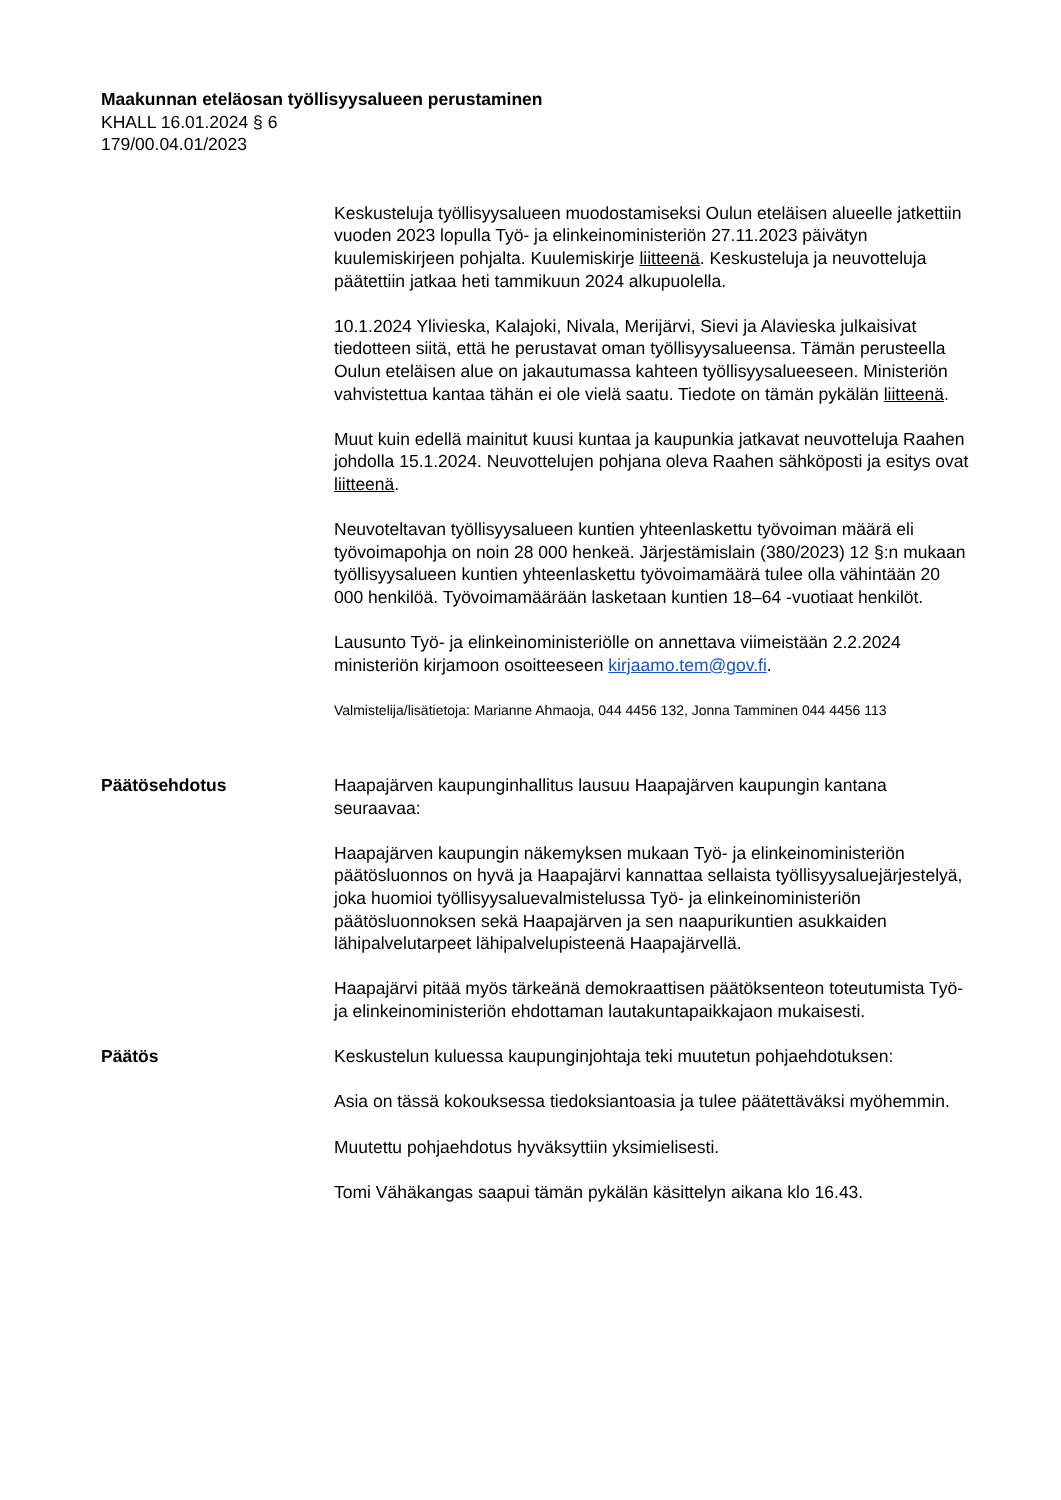Maakunnan eteläosan työllisyysalueen perustaminen
KHALL 16.01.2024 § 6
179/00.04.01/2023
Keskusteluja työllisyysalueen muodostamiseksi Oulun eteläisen alueelle jatkettiin vuoden 2023 lopulla Työ- ja elinkeinoministeriön 27.11.2023 päivätyn kuulemiskirjeen pohjalta. Kuulemiskirje liitteenä. Keskusteluja ja neuvotteluja päätettiin jatkaa heti tammikuun 2024 alkupuolella.
10.1.2024 Ylivieska, Kalajoki, Nivala, Merijärvi, Sievi ja Alavieska julkaisivat tiedotteen siitä, että he perustavat oman työllisyysalueensa. Tämän perusteella Oulun eteläisen alue on jakautumassa kahteen työllisyysalueeseen. Ministeriön vahvistettua kantaa tähän ei ole vielä saatu. Tiedote on tämän pykälän liitteenä.
Muut kuin edellä mainitut kuusi kuntaa ja kaupunkia jatkavat neuvotteluja Raahen johdolla 15.1.2024. Neuvottelujen pohjana oleva Raahen sähköposti ja esitys ovat liitteenä.
Neuvoteltavan työllisyysalueen kuntien yhteenlaskettu työvoiman määrä eli työvoimapohja on noin 28 000 henkeä. Järjestämislain (380/2023) 12 §:n mukaan työllisyysalueen kuntien yhteenlaskettu työvoimamäärä tulee olla vähintään 20 000 henkilöä. Työvoimamäärään lasketaan kuntien 18–64 -vuotiaat henkilöt.
Lausunto Työ- ja elinkeinoministeriölle on annettava viimeistään 2.2.2024 ministeriön kirjamoon osoitteeseen kirjaamo.tem@gov.fi.
Valmistelija/lisätietoja: Marianne Ahmaoja, 044 4456 132, Jonna Tamminen 044 4456 113
Päätösehdotus Haapajärven kaupunginhallitus lausuu Haapajärven kaupungin kantana seuraavaa:
Haapajärven kaupungin näkemyksen mukaan Työ- ja elinkeinoministeriön päätösluonnos on hyvä ja Haapajärvi kannattaa sellaista työllisyysaluejärjestelyä, joka huomioi työllisyysaluevalmistelussa Työ- ja elinkeinoministeriön päätösluonnoksen sekä Haapajärven ja sen naapurikuntien asukkaiden lähipalvelutarpeet lähipalvelupisteenä Haapajärvellä.
Haapajärvi pitää myös tärkeänä demokraattisen päätöksenteon toteutumista Työ- ja elinkeinoministeriön ehdottaman lautakuntapaikkajaon mukaisesti.
Päätös Keskustelun kuluessa kaupunginjohtaja teki muutetun pohjaehdotuksen:
Asia on tässä kokouksessa tiedoksiantoasia ja tulee päätettäväksi myöhemmin.
Muutettu pohjaehdotus hyväksyttiin yksimielisesti.
Tomi Vähäkangas saapui tämän pykälän käsittelyn aikana klo 16.43.